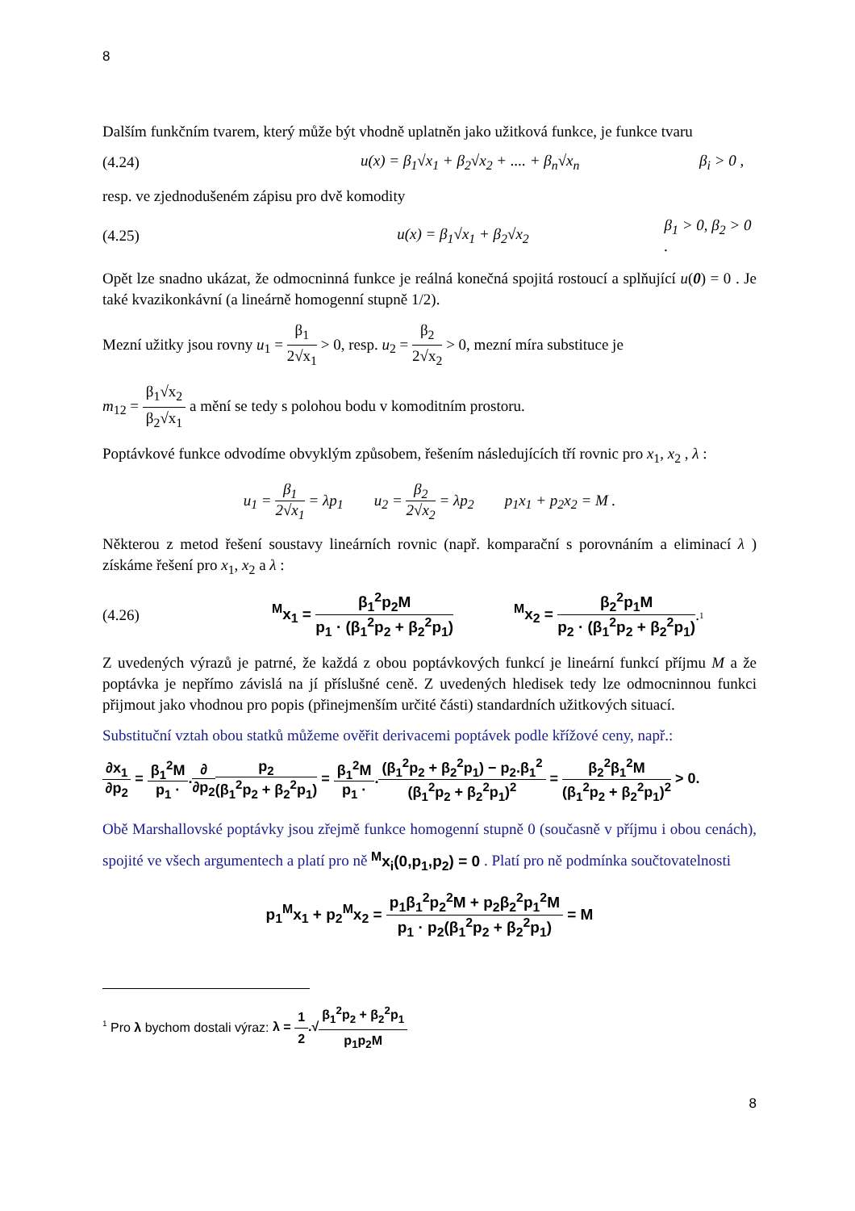8
Dalším funkčním tvarem, který může být vhodně uplatněn jako užitková funkce, je funkce tvaru
(4.24) u(x) = β<sub>1</sub>√x<sub>1</sub> + β<sub>2</sub>√x<sub>2</sub> + .... + β<sub>n</sub>√x<sub>n</sub> β<sub>i</sub> > 0 ,
resp. ve zjednodušeném zápisu pro dvě komodity
(4.25) u(x) = β<sub>1</sub>√x<sub>1</sub> + β<sub>2</sub>√x<sub>2</sub> β<sub>1</sub> > 0, β<sub>2</sub> > 0 .
Opět lze snadno ukázat, že odmocninná funkce je reálná konečná spojitá rostoucí a splňující u(0) = 0 . Je také kvazikonkávní (a lineárně homogenní stupně 1/2).
Mezní užitky jsou rovny u<sub>1</sub> = β<sub>1</sub> 2√x<sub>1</sub> > 0, resp. u<sub>2</sub> = β<sub>2</sub> 2√x<sub>2</sub> > 0, mezní míra substituce je
m<sub>12</sub> = β<sub>1</sub>√x<sub>2</sub> β<sub>2</sub>√x<sub>1</sub> a mění se tedy s polohou bodu v komoditním prostoru.
Poptávkové funkce odvodíme obvyklým způsobem, řešením následujících tří rovnic pro x<sub>1</sub>, x<sub>2</sub> , λ :
u<sub>1</sub> = β<sub>1</sub> 2√x<sub>1</sub> = λp<sub>1</sub> u<sub>2</sub> = β<sub>2</sub> 2√x<sub>2</sub> = λp<sub>2</sub> p<sub>1</sub>x<sub>1</sub> + p<sub>2</sub>x<sub>2</sub> = M .
Některou z metod řešení soustavy lineárních rovnic (např. komparační s porovnáním a eliminací λ ) získáme řešení pro x<sub>1</sub>, x<sub>2</sub> a λ :
(4.26) <sup>M</sup>x<sub>1</sub> = β<sub>1</sub><sup>2</sup>p<sub>2</sub>M p<sub>1</sub> · (β<sub>1</sub><sup>2</sup>p<sub>2</sub> + β<sub>2</sub><sup>2</sup>p<sub>1</sub>) <sup>M</sup>x<sub>2</sub> = β<sub>2</sub><sup>2</sup>p<sub>1</sub>M p<sub>2</sub> · (β<sub>1</sub><sup>2</sup>p<sub>2</sub> + β<sub>2</sub><sup>2</sup>p<sub>1</sub>).<sup>1</sup>
Z uvedených výrazů je patrné, že každá z obou poptávkových funkcí je lineární funkcí příjmu M a že poptávka je nepřímo závislá na jí příslušné ceně. Z uvedených hledisek tedy lze odmocninnou funkci přijmout jako vhodnou pro popis (přinejmenším určité části) standardních užitkových situací.
Substituční vztah obou statků můžeme ověřit derivacemi poptávek podle křížové ceny, např.:
∂x<sub>1</sub> ∂p<sub>2</sub> = β<sub>1</sub><sup>2</sup>M p<sub>1</sub> ·.∂ ∂p<sub>2</sub> p<sub>2</sub> (β<sub>1</sub><sup>2</sup>p<sub>2</sub> + β<sub>2</sub><sup>2</sup>p<sub>1</sub>) = β<sub>1</sub><sup>2</sup>M p<sub>1</sub> ·.(β<sub>1</sub><sup>2</sup>p<sub>2</sub> + β<sub>2</sub><sup>2</sup>p<sub>1</sub>) − p<sub>2</sub>.β<sub>1</sub><sup>2</sup> (β<sub>1</sub><sup>2</sup>p<sub>2</sub> + β<sub>2</sub><sup>2</sup>p<sub>1</sub>)<sup>2</sup> = β<sub>2</sub><sup>2</sup>β<sub>1</sub><sup>2</sup>M (β<sub>1</sub><sup>2</sup>p<sub>2</sub> + β<sub>2</sub><sup>2</sup>p<sub>1</sub>)<sup>2</sup> > 0.
Obě Marshallovské poptávky jsou zřejmě funkce homogenní stupně 0 (současně v příjmu i obou cenách), spojité ve všech argumentech a platí pro ně <sup>M</sup>x<sub>i</sub>(0,p<sub>1</sub>,p<sub>2</sub>) = 0 . Platí pro ně podmínka součtovatelnosti
p<sub>1</sub><sup>M</sup>x<sub>1</sub> + p<sub>2</sub><sup>M</sup>x<sub>2</sub> = p<sub>1</sub>β<sub>1</sub><sup>2</sup>p<sub>2</sub><sup>2</sup>M + p<sub>2</sub>β<sub>2</sub><sup>2</sup>p<sub>1</sub><sup>2</sup>M p<sub>1</sub> · p<sub>2</sub>(β<sub>1</sub><sup>2</sup>p<sub>2</sub> + β<sub>2</sub><sup>2</sup>p<sub>1</sub>) = M
<sup>1</sup> Pro λ bychom dostali výraz: λ = 1 2.√β<sub>1</sub><sup>2</sup>p<sub>2</sub> + β<sub>2</sub><sup>2</sup>p<sub>1</sub> p<sub>1</sub>p<sub>2</sub>M
8